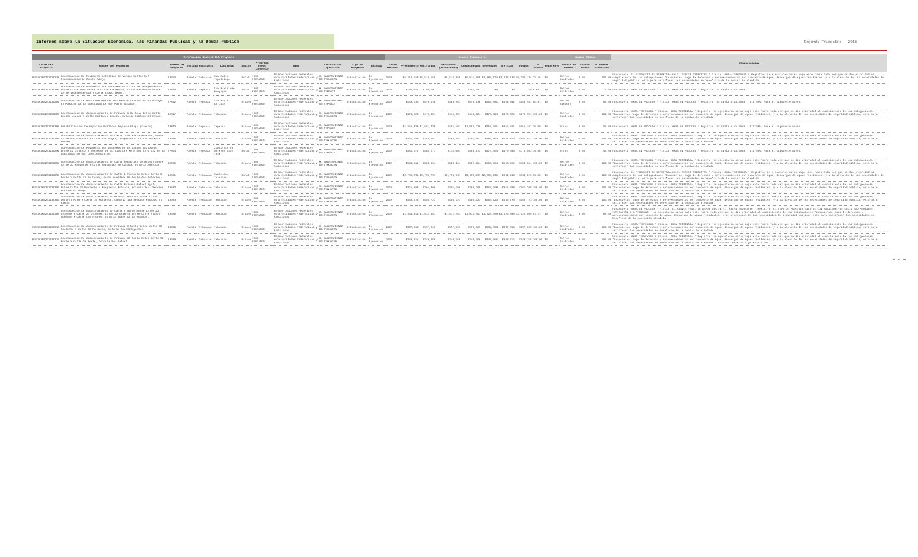Informes sobre la Situación Económica, las Finanzas Públicas y la Deuda Pública
Segundo Trimestre 2018
| Información General del Proyecto | | | | | | | | | | | | Avance Financiero | | | | | | | | | | Avance Físico | | | Observaciones |
| --- | --- | --- | --- | --- | --- | --- | --- | --- | --- | --- | --- | --- | --- | --- | --- | --- | --- | --- | --- | --- | --- | --- | --- | --- | --- |
| Clave del Proyecto | Nombre del Proyecto | Número de Proyecto | Entidad | Municipio | Localidad | Ámbito | Programa Fondo Convenio | Ramo | Institución Ejecutora | Tipo de Proyecto | Estatus | Ciclo Recurso | Presupuesto | Modificado | Recaudado (Ministrado) | Comprometido | Devengado | Ejercido | Pagado | % Avance | Reintegro | Unidad de Medida | Avance Anual | % Avance Acumulado | |
| PUE18180201135278 | Construcción De Pavimento Asfáltico En Varias Calles Del Fraccionamiento Rancho Viejo. | 18013 | Puebla | Tehuacán | San Pablo Tepetzingo | Rural | I005 FORTAMUN | 33-Aportaciones Federales para Entidades Federativas y Municipios | H. AYUNTAMIENTO DE TEHUACAN | Urbanización | En Ejecución | 2018 | $6,514,558 | $6,514,558 | $6,514,558 | $6,514,558 | $4,787,124 | $4,787,124 | $4,787,124 | 73.48 | $0 | Metros Cuadrados | 0.00 | 100.00 | Financiera: EL FINIQUITO SE REPORTARA EN EL TERCER TRIMESTRE / Física: OBRA TERMINADA / Registro: se ejecutaron obras bajo este rubro toda vez que se dio prioridad al cumplimiento de las obligaciones financieras, pago de derechos y aprovechamientos por concepto de agua, descargas de aguas residuales, y a la atención de las necesidades de seguridad pública, esto para satisfacer las necesidades en beneficio de la población atendida. |
| PUE18180201135280 | Construccion De Pavimento Con Adocreto En La Calle Independencia Entre Calle Revolucion Y Calle Matamoros; Calle Matamoros Entre Calle Independencia Y Calle Chapultepec. | TP840 | Puebla | Tepeaca | San Bartolomé Hueyapan | Rural | I005 FORTAMUN | 33-Aportaciones Federales para Entidades Federativas y Municipios | H. AYUNTAMIENTO DE TEPEACA | Urbanización | En Ejecución | 2018 | $794,401 | $794,401 | $0 | $794,401 | $0 | $0 | $0 | 0.00 | $0 | Metros Cuadrados | 0.00 | 0.00 | Financiera: OBRA EN PROCESO / Física: OBRA EN PROCESO / Registro: SE ENVÍA A VALIDAR |
| PUE18180201135282 | Construccion De Barda Perimetral Del Predio Ubicado En El Paraje El Paraiso De La Comunidad De San Pablo Actipan. | TP842 | Puebla | Tepeaca | San Pablo Actipan | Urbano | I005 FORTAMUN | 33-Aportaciones Federales para Entidades Federativas y Municipios | H. AYUNTAMIENTO DE TEPEACA | Urbanización | En Ejecución | 2018 | $649,636 | $649,636 | $563,981 | $649,636 | $563,981 | $563,981 | $563,981 | 86.81 | $0 | Metros cúbicos | 0.00 | 80.00 | Financiera: OBRA EN PROCESO / Física: OBRA EN PROCESO / Registro: SE ENVÍA A VALIDAR - SISTEMA: Pasa al siguiente nivel. |
| PUE18180201135283 | Construccion De Adoquinamiento En Privada 5 De Mayo Entre Calle Benito Juarez Y Calle Emiliano Zapata, Colonia Poblado El Riego. | 18017 | Puebla | Tehuacán | Tehuacán | Urbano | I005 FORTAMUN | 33-Aportaciones Federales para Entidades Federativas y Municipios | H. AYUNTAMIENTO DE TEHUACAN | Urbanización | En Ejecución | 2018 | $470,324 | $470,324 | $470,324 | $470,324 | $470,324 | $470,324 | $470,324 | 100.00 | $0 | Metros Cuadrados | 0.00 | 100.00 | Financiera: OBRA TERMINADA / Física: OBRA TERMINADA / Registro: se ejecutaron obras bajo este rubro toda vez que se dio prioridad al cumplimiento de las obligaciones financieras, pago de derechos y aprovechamientos por concepto de agua, descargas de aguas residuales, y a la atención de las necesidades de seguridad pública, esto para satisfacer las necesidades en beneficio de la población atendida |
| PUE18180201135287 | Rehabilitacion De Espacios Publicos Segunda Etapa (Lienzo) | TP843 | Puebla | Tepeaca | Tepeaca | Urbano | I005 FORTAMUN | 33-Aportaciones Federales para Entidades Federativas y Municipios | H. AYUNTAMIENTO DE TEPEACA | Urbanización | En Ejecución | 2018 | $1,551,338 | $1,551,338 | $465,401 | $1,551,338 | $465,401 | $465,401 | $465,401 | 30.00 | $0 | Otros | 0.00 | 30.00 | Financiera: OBRA EN PROCESO / Física: OBRA EN PROCESO / Registro: SE ENVÍA A VALIDAR - SISTEMA: Pasa al siguiente nivel. |
| PUE18180201135289 | Construccion De Adoquinamiento En Calle Jose Maria Morelos, Entre Calle San Gabriel Y Calle San Angel, Inspectoria De San Vicente Ferrer | 18018 | Puebla | Tehuacán | Tehuacán | Urbano | I005 FORTAMUN | 33-Aportaciones Federales para Entidades Federativas y Municipios | H. AYUNTAMIENTO DE TEHUACAN | Urbanización | En Ejecución | 2018 | $457,609 | $484,463 | $484,463 | $484,463 | $484,463 | $484,463 | $484,463 | 100.00 | $0 | Metros Cuadrados | 0.00 | 100.00 | Financiera: OBRA TERMINADA / Física: OBRA TERMINADA / Registro: se ejecutaron obras bajo este rubro toda vez que se dio prioridad al cumplimiento de las obligaciones financieras, pago de derechos y aprovechamientos por concepto de agua, descargas de aguas residuales, y a la atención de las necesidades de seguridad pública, esto para satisfacer las necesidades en beneficio de la población atendida |
| PUE18180201135291 | Construccion De Pavimento Con Adocreto En El Camino Acatzingo Entre La Iglesia Y Terrenos De Cultivo Del Km 0 000 Al 0 132 En La Localidad De San Jose Zahuatlan. | TP853 | Puebla | Tepeaca | Zahuatlán de Morelos (San José) | Rural | I005 FORTAMUN | 33-Aportaciones Federales para Entidades Federativas y Municipios | H. AYUNTAMIENTO DE TEPEACA | Urbanización | En Ejecución | 2018 | $566,677 | $566,677 | $170,003 | $566,677 | $170,003 | $170,003 | $170,003 | 30.00 | $0 | Otros | 0.00 | 30.00 | Financiera: OBRA EN PROCESO / Física: OBRA EN PROCESO / Registro: SE ENVÍA A VALIDAR - SISTEMA: Pasa al siguiente nivel. |
| PUE18180201135294 | Construccion De Adoquinamiento En Calle República De Brasil Entre Calle 27 Poniente Y Calle República De Canadá, Colonia América | 18020 | Puebla | Tehuacán | Tehuacán | Urbano | I005 FORTAMUN | 33-Aportaciones Federales para Entidades Federativas y Municipios | H. AYUNTAMIENTO DE TEHUACAN | Urbanización | En Ejecución | 2018 | $553,554 | $553,554 | $553,554 | $553,554 | $553,554 | $553,554 | $553,554 | 100.00 | $0 | Metros Cuadrados | 0.00 | 100.00 | Financiera: OBRA TERMINADA / Física: OBRA TERMINADA / Registro: se ejecutaron obras bajo este rubro toda vez que se dio prioridad al cumplimiento de las obligaciones financieras, pago de derechos y aprovechamientos por concepto de agua, descargas de aguas residuales, y a la atención de las necesidades de seguridad pública, esto para satisfacer las necesidades en beneficio de la población atendida |
| PUE18180201135296 | Construccion De Adoquinamiento En Calle 2 Poniente Entre Calle 3 Norte Y Calle 17 De Marzo, Junta Auxiliar De Santa Ana Teloxtoc. | 18021 | Puebla | Tehuacán | Santa Ana Teloxtoc | Rural | I005 FORTAMUN | 33-Aportaciones Federales para Entidades Federativas y Municipios | H. AYUNTAMIENTO DE TEHUACAN | Urbanización | En Ejecución | 2018 | $2,780,731 | $2,780,731 | $2,780,731 | $2,780,731 | $2,780,731 | $834,219 | $834,219 | 30.00 | $0 | Metros Cuadrados | 0.00 | 100.00 | Financiera: EL FINIQUITO SE REPORTARA EN EL TERCER TRIMESTRE / Física: OBRA TERMINADA / Registro: se ejecutaron obras bajo este rubro toda vez que se dio prioridad al cumplimiento de las obligaciones financieras, pago de derechos y aprovechamientos por concepto de agua, descargas de aguas residuales, y a la atención de las necesidades de seguridad pública, esto para satisfacer las necesidades en beneficio de la población atendida |
| PUE18180201135303 | Construccion De Adoquinamiento En Calle Privada Rafael Ayala, Entre Calle 15 Poniente Y Propiedad Privada, Colonia 1ra. Seccion Poblado El Riego. | 18022 | Puebla | Tehuacán | Tehuacán | Urbano | I005 FORTAMUN | 33-Aportaciones Federales para Entidades Federativas y Municipios | H. AYUNTAMIENTO DE TEHUACAN | Urbanización | En Ejecución | 2018 | $266,208 | $266,208 | $266,208 | $266,208 | $266,208 | $266,208 | $266,208 | 100.00 | $0 | Metros Cuadrados | 0.00 | 100.00 | Financiera: OBRA TERMINADA / Física: OBRA TERMINADA / Registro: se ejecutaron obras bajo este rubro toda vez que se dio prioridad al cumplimiento de las obligaciones financieras, pago de derechos y aprovechamientos por concepto de agua, descargas de aguas residuales, y a la atención de las necesidades de seguridad pública, esto para satisfacer las necesidades en beneficio de la población atendida |
| PUE18180201135306 | Construcción De Adoquinamiento En Privada Houston Entre Calle Central Park Y Calle 15 Poniente, Colonia 1ra Seccion Poblado El Riego. | 18023 | Puebla | Tehuacán | Tehuacán | Urbano | I005 FORTAMUN | 33-Aportaciones Federales para Entidades Federativas y Municipios | H. AYUNTAMIENTO DE TEHUACAN | Urbanización | En Ejecución | 2018 | $550,723 | $550,723 | $550,723 | $550,723 | $550,723 | $550,723 | $550,723 | 100.00 | $0 | Metros Cuadrados | 0.00 | 100.00 | Financiera: OBRA TERMINADA / Física: OBRA TERMINADA / Registro: se ejecutaron obras bajo este rubro toda vez que se dio prioridad al cumplimiento de las obligaciones financieras, pago de derechos y aprovechamientos por concepto de agua, descargas de aguas residuales, y a la atención de las necesidades de seguridad pública, esto para satisfacer las necesidades en beneficio de la población atendida |
| PUE18180201135308 | Construccion De Adoquinamiento En Calle 5 Norte Entre Calle 22 Oriente Y Calle 24 Oriente, Calle 22 Oriente Entre Calle Alvaro Obregon Y Calle Las Flores, Colonia Lomas De La Soledad. | 18025 | Puebla | Tehuacán | Tehuacán | Urbano | I005 FORTAMUN | 33-Aportaciones Federales para Entidades Federativas y Municipios | H. AYUNTAMIENTO DE TEHUACAN | Urbanización | En Ejecución | 2018 | $1,831,463 | $1,831,463 | $1,831,463 | $1,831,463 | $1,526,099 | $1,526,099 | $1,526,099 | 83.33 | $0 | Metros Cuadrados | 0.00 | 80.00 | Financiera: OBRA EN PROCESO / Física: EL AVANCE FINAL SE REPORTARA EN EL TERCER TRIMESTRE / Registro: EL TIPO DE PROCEDIMIENTO DE CONTRATACIÓN FUE EJECUTADO MEDIANTE INVITACIÓN A 5 PERSONAS - se ejecutaron obras bajo este rubro toda vez que se dio prioridad al cumplimiento de las obligaciones financieras, pago de derechos y aprovechamientos por concepto de agua, descargas de aguas residuales, y a la atención de las necesidades de seguridad pública, esto para satisfacer las necesidades en beneficio de la población atendida |
| PUE18180201135310 | Construccion De Adoquinamiento En Privada 8 Norte Entre Calle 12 Poniente Y Calle 10 Poniente, Colonia Constituyentes. | 18026 | Puebla | Tehuacán | Tehuacán | Urbano | I005 FORTAMUN | 33-Aportaciones Federales para Entidades Federativas y Municipios | H. AYUNTAMIENTO DE TEHUACAN | Urbanización | En Ejecución | 2018 | $337,863 | $337,863 | $337,863 | $337,863 | $337,863 | $337,863 | $337,863 | 100.00 | $0 | Metros Cuadrados | 0.00 | 100.00 | Financiera: OBRA TERMINADA / Física: OBRA TERMINADA / Registro: se ejecutaron obras bajo este rubro toda vez que se dio prioridad al cumplimiento de las obligaciones financieras, pago de derechos y aprovechamientos por concepto de agua, descargas de aguas residuales, y a la atención de las necesidades de seguridad pública, esto para satisfacer las necesidades en beneficio de la población atendida |
| PUE18180201135314 | Construcción De Adoquinamiento En Privada 28 Norte Entre Calle 30 Norte Y Calle 28 Norte, Colonia San Rafael | 18029 | Puebla | Tehuacán | Tehuacán | Urbano | I005 FORTAMUN | 33-Aportaciones Federales para Entidades Federativas y Municipios | H. AYUNTAMIENTO DE TEHUACAN | Urbanización | En Ejecución | 2018 | $249,766 | $249,766 | $249,766 | $249,766 | $249,766 | $249,766 | $249,766 | 100.00 | $0 | Metros Cuadrados | 0.00 | 100.00 | Financiera: OBRA TERMINADA / Física: OBRA TERMINADA / Registro: se ejecutaron obras bajo este rubro toda vez que se dio prioridad al cumplimiento de las obligaciones financieras, pago de derechos y aprovechamientos por concepto de agua, descargas de aguas residuales, y a la atención de las necesidades de seguridad pública, esto para satisfacer las necesidades en beneficio de la población atendida - SISTEMA: Pasa al siguiente nivel. |
18 de 30